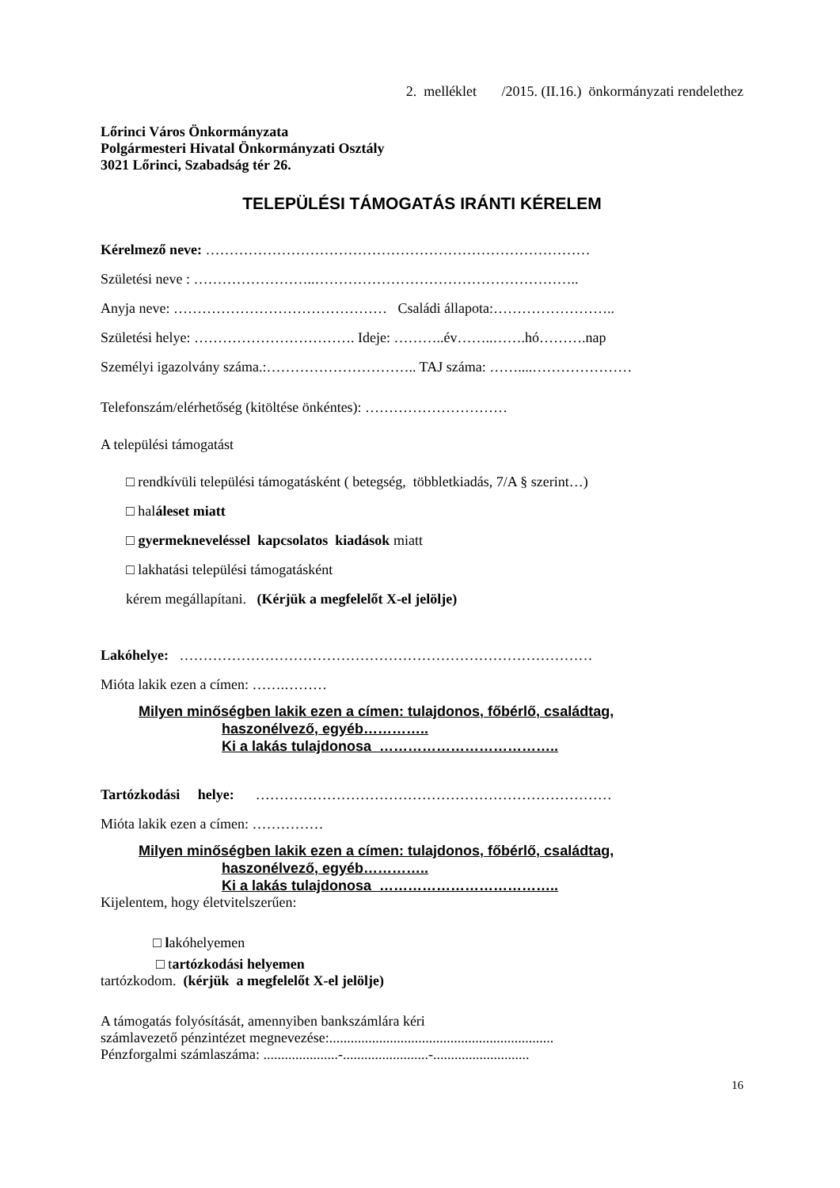2. melléklet /2015. (II.16.) önkormányzati rendelethez
Lőrinci Város Önkormányzata
Polgármesteri Hivatal Önkormányzati Osztály
3021 Lőrinci, Szabadság tér 26.
TELEPÜLÉSI TÁMOGATÁS IRÁNTI KÉRELEM
Kérelmező neve: ………………………………………………………………………
Születési neve : ……………………..………………………………………………..
Anyja neve: ……………………………………… Családi állapota:……………………..
Születési helye: ……………………………. Ideje: ………..év……..…….hó……….nap
Személyi igazolvány száma.:………………………….. TAJ száma: ……....…………………
Telefonszám/elérhetőség (kitöltése önkéntes): …………………………
A települési támogatást
□ rendkívüli települési támogatásként ( betegség, többletkiadás, 7/A § szerint…)
□ haláleset miatt
□ gyermekneveléssel kapcsolatos kiadások miatt
□ lakhatási települési támogatásként
kérem megállapítani. (Kérjük a megfelelőt X-el jelölje)
Lakóhelye: ……………………………………………………………………………
Mióta lakik ezen a címen: …….………
Milyen minőségben lakik ezen a címen: tulajdonos, főbérlő, családtag,
haszonélvező, egyéb…………..
Ki a lakás tulajdonosa ………………………………..
Tartózkodási helye: …………………………………………………………………
Mióta lakik ezen a címen: ……………
Milyen minőségben lakik ezen a címen: tulajdonos, főbérlő, családtag,
haszonélvező, egyéb…………..
Ki a lakás tulajdonosa ………………………………..
Kijelentem, hogy életvitelszerűen:
□ lakóhelyemen
□ tartózkodási helyemen
tartózkodom. (kérjük a megfelelőt X-el jelölje)
A támogatás folyósítását, amennyiben bankszámlára kéri
számlavezető pénzintézet megnevezése:...............................................................
Pénzforgalmi számlaszáma: .....................-........................-...........................
16